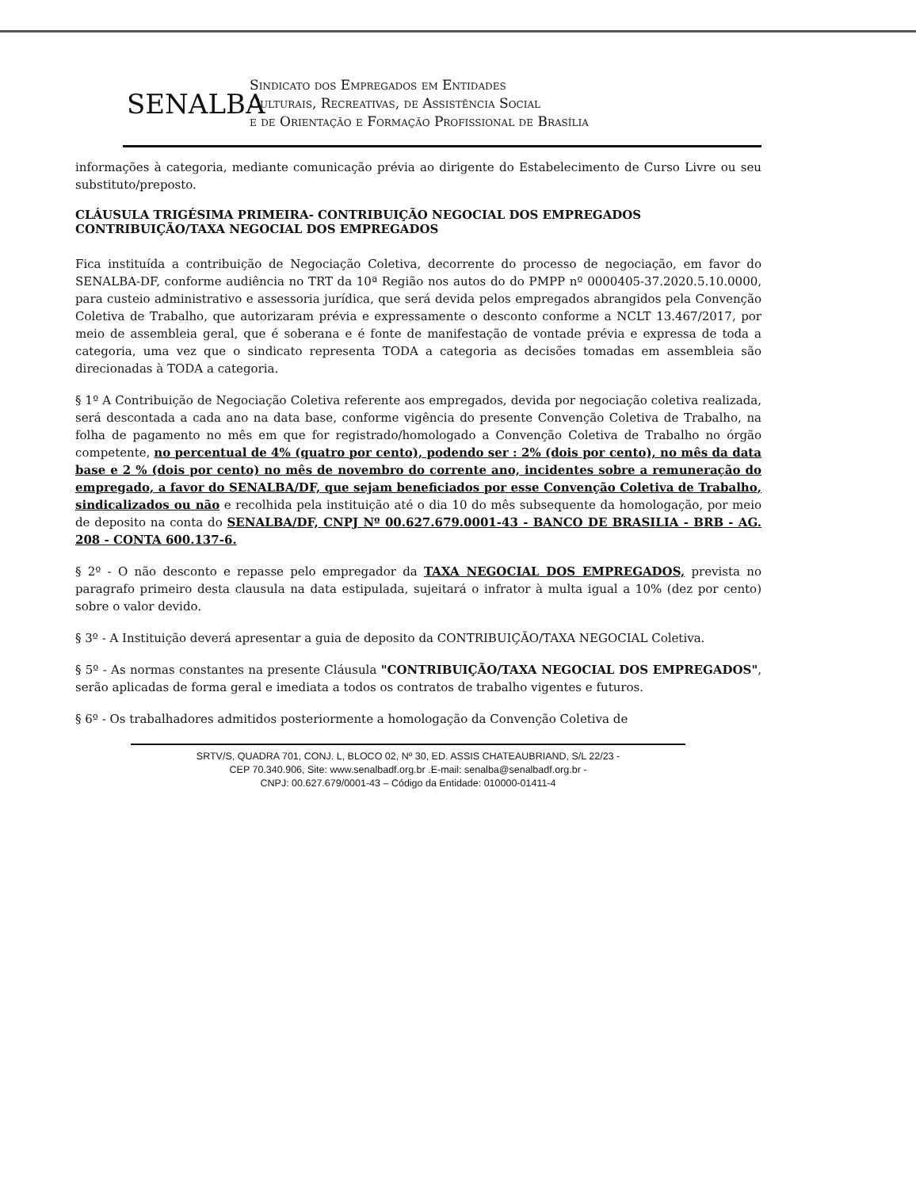SENALBA
Sindicato dos Empregados em Entidades
Culturais, Recreativas, de Assistência Social
e de Orientação e Formação Profissional de Brasília
informações à categoria, mediante comunicação prévia ao dirigente do Estabelecimento de Curso Livre ou seu substituto/preposto.
CLÁUSULA TRIGÉSIMA PRIMEIRA- CONTRIBUIÇÃO NEGOCIAL DOS EMPREGADOS CONTRIBUIÇÃO/TAXA NEGOCIAL DOS EMPREGADOS
Fica instituída a contribuição de Negociação Coletiva, decorrente do processo de negociação, em favor do SENALBA-DF, conforme audiência no TRT da 10ª Região nos autos do do PMPP nº 0000405-37.2020.5.10.0000, para custeio administrativo e assessoria jurídica, que será devida pelos empregados abrangidos pela Convenção Coletiva de Trabalho, que autorizaram prévia e expressamente o desconto conforme a NCLT 13.467/2017, por meio de assembleia geral, que é soberana e é fonte de manifestação de vontade prévia e expressa de toda a categoria, uma vez que o sindicato representa TODA a categoria as decisões tomadas em assembleia são direcionadas à TODA a categoria.
§ 1º A Contribuição de Negociação Coletiva referente aos empregados, devida por negociação coletiva realizada, será descontada a cada ano na data base, conforme vigência do presente Convenção Coletiva de Trabalho, na folha de pagamento no mês em que for registrado/homologado a Convenção Coletiva de Trabalho no órgão competente, no percentual de 4% (quatro por cento), podendo ser : 2% (dois por cento), no mês da data base e 2 % (dois por cento) no mês de novembro do corrente ano, incidentes sobre a remuneração do empregado, a favor do SENALBA/DF, que sejam beneficiados por esse Convenção Coletiva de Trabalho, sindicalizados ou não e recolhida pela instituição até o dia 10 do mês subsequente da homologação, por meio de deposito na conta do SENALBA/DF, CNPJ Nº 00.627.679.0001-43 - BANCO DE BRASILIA - BRB - AG. 208 - CONTA 600.137-6.
§ 2º - O não desconto e repasse pelo empregador da TAXA NEGOCIAL DOS EMPREGADOS, prevista no paragrafo primeiro desta clausula na data estipulada, sujeitará o infrator à multa igual a 10% (dez por cento) sobre o valor devido.
§ 3º - A Instituição deverá apresentar a guia de deposito da CONTRIBUIÇÃO/TAXA NEGOCIAL Coletiva.
§ 5º - As normas constantes na presente Cláusula "CONTRIBUIÇÃO/TAXA NEGOCIAL DOS EMPREGADOS", serão aplicadas de forma geral e imediata a todos os contratos de trabalho vigentes e futuros.
§ 6º - Os trabalhadores admitidos posteriormente a homologação da Convenção Coletiva de
SRTV/S, QUADRA 701, CONJ. L, BLOCO 02, Nº 30, ED. ASSIS CHATEAUBRIAND, S/L 22/23 -
CEP 70.340.906, Site: www.senalbadf.org.br .E-mail: senalba@senalbadf.org.br -
CNPJ: 00.627.679/0001-43 – Código da Entidade: 010000-01411-4